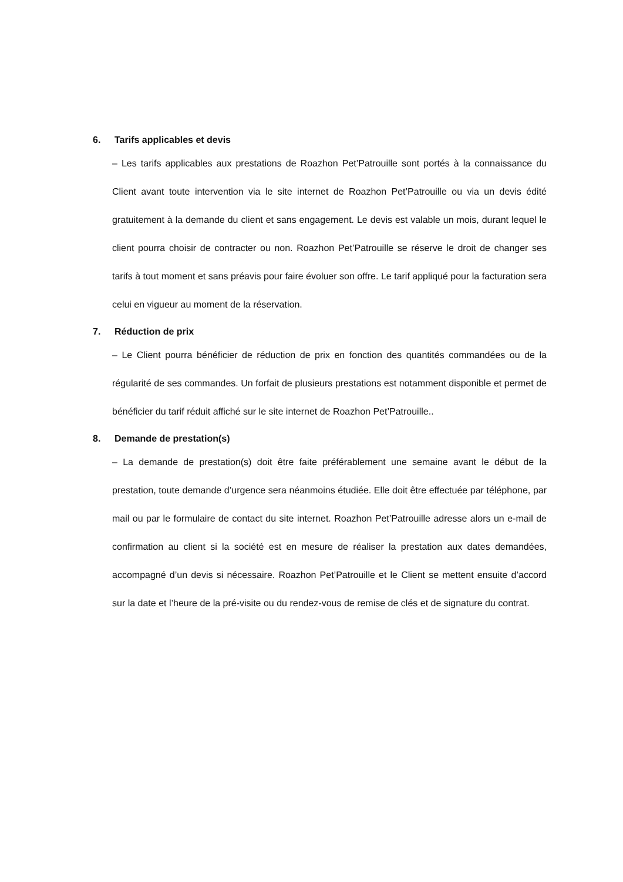6. Tarifs applicables et devis
– Les tarifs applicables aux prestations de Roazhon Pet’Patrouille sont portés à la connaissance du Client avant toute intervention via le site internet de Roazhon Pet’Patrouille ou via un devis édité gratuitement à la demande du client et sans engagement. Le devis est valable un mois, durant lequel le client pourra choisir de contracter ou non. Roazhon Pet’Patrouille se réserve le droit de changer ses tarifs à tout moment et sans préavis pour faire évoluer son offre. Le tarif appliqué pour la facturation sera celui en vigueur au moment de la réservation.
7. Réduction de prix
– Le Client pourra bénéficier de réduction de prix en fonction des quantités commandées ou de la régularité de ses commandes. Un forfait de plusieurs prestations est notamment disponible et permet de bénéficier du tarif réduit affiché sur le site internet de Roazhon Pet’Patrouille..
8. Demande de prestation(s)
– La demande de prestation(s) doit être faite préférablement une semaine avant le début de la prestation, toute demande d’urgence sera néanmoins étudiée. Elle doit être effectuée par téléphone, par mail ou par le formulaire de contact du site internet. Roazhon Pet’Patrouille adresse alors un e-mail de confirmation au client si la société est en mesure de réaliser la prestation aux dates demandées, accompagné d’un devis si nécessaire. Roazhon Pet’Patrouille et le Client se mettent ensuite d’accord sur la date et l’heure de la pré-visite ou du rendez-vous de remise de clés et de signature du contrat.